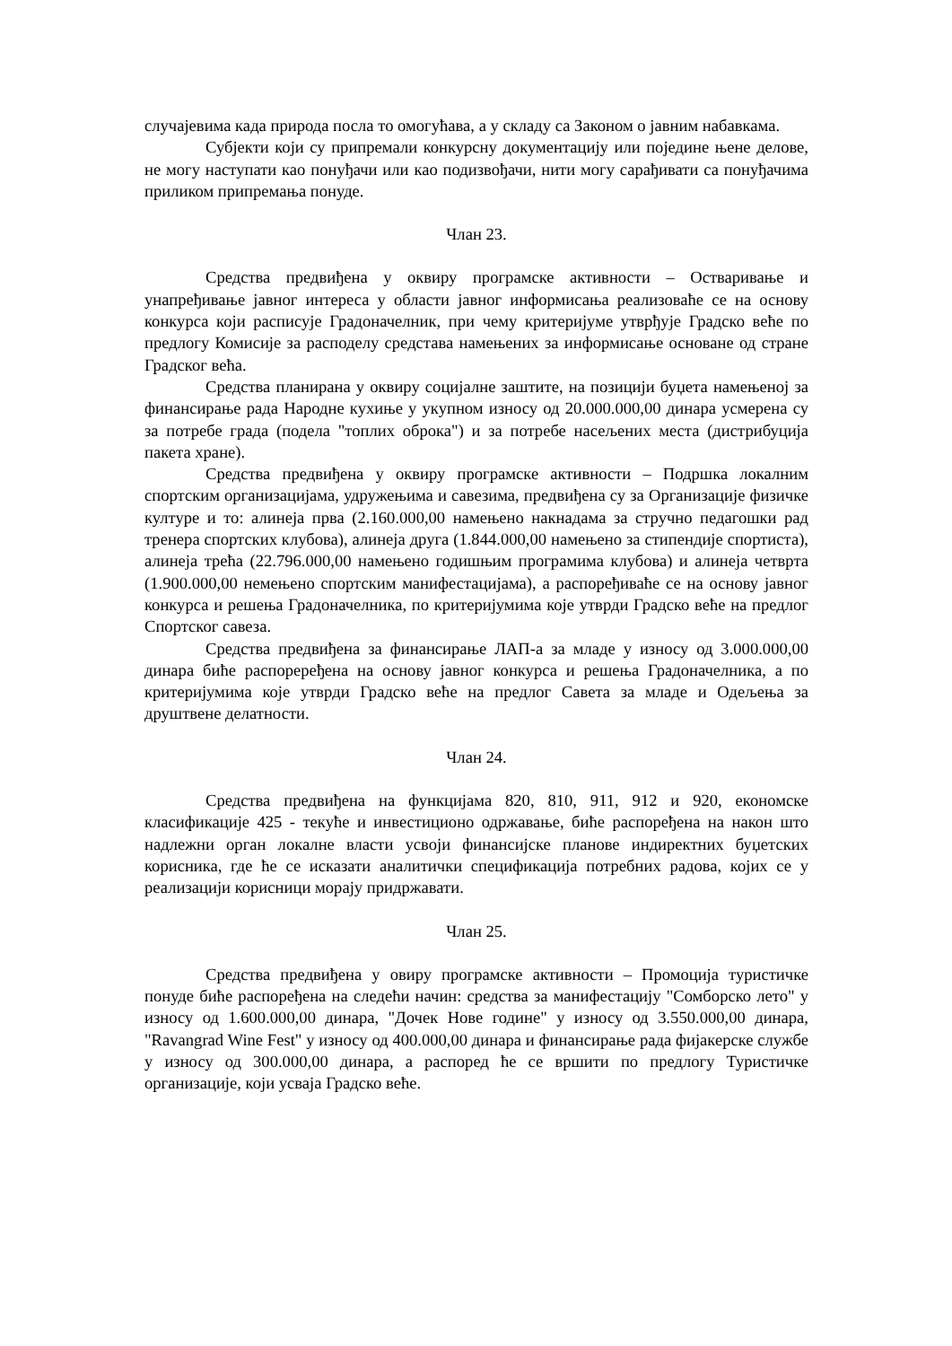случајевима када природа посла то омогућава, а у складу са Законом о јавним набавкама.
Субјекти који су припремали конкурсну документацију или поједине њене делове, не могу наступати као понуђачи или као подизвођачи, нити могу сарађивати са понуђачима приликом припремања понуде.
Члан 23.
Средства предвиђена у оквиру програмске активности – Остваривање и унапређивање јавног интереса у области јавног информисања реализоваће се на основу конкурса који расписује Градоначелник, при чему критеријуме утврђује Градско веће по предлогу Комисије за расподелу средстава намењених за информисање основане од стране Градског већа.
Средства планирана у оквиру социјалне заштите, на позицији буџета намењеној за финансирање рада Народне кухиње у укупном износу од 20.000.000,00 динара усмерена су за потребе града (подела "топлих оброка") и за потребе насељених места (дистрибуција пакета хране).
Средства предвиђена у оквиру програмске активности – Подршка локалним спортским организацијама, удружењима и савезима, предвиђена су за Организације физичке културе и то: алинеја прва (2.160.000,00 намењено накнадама за стручно педагошки рад тренера спортских клубова), алинеја друга (1.844.000,00 намењено за стипендије спортиста), алинеја трећа (22.796.000,00 намењено годишњим програмима клубова) и алинеја четврта (1.900.000,00 немењено спортским манифестацијама), а распоређиваће се на основу јавног конкурса и решења Градоначелника, по критеријумима које утврди Градско веће на предлог Спортског савеза.
Средства предвиђена за финансирање ЛАП-а за младе у износу од 3.000.000,00 динара биће распорерeђена на основу јавног конкурса и решења Градоначелника, а по критеријумима које утврди Градско веће на предлог Савета за младе и Одељења за друштвене делатности.
Члан 24.
Средства предвиђена на функцијама 820, 810, 911, 912 и 920, економске класификације 425 - текуће и инвестиционо одржавање, биће распоређена на након што надлежни орган локалне власти усвоји финансијске планове индиректних буџетских корисника, где ће се исказати аналитички спецификација потребних радова, којих се у реализацији корисници морају придржавати.
Члан 25.
Средства предвиђена у овиру програмске активности – Промоција туристичке понуде биће распоређена на следећи начин: средства за манифестацију "Сомборско лето" у износу од 1.600.000,00 динара, "Дочек Нове године" у износу од 3.550.000,00 динара, "Ravangrad Wine Fest" у износу од 400.000,00 динара и финансирање рада фијакерске службе у износу од 300.000,00 динара, а распоред ће се вршити по предлогу Туристичке организације, који усваја Градско веће.